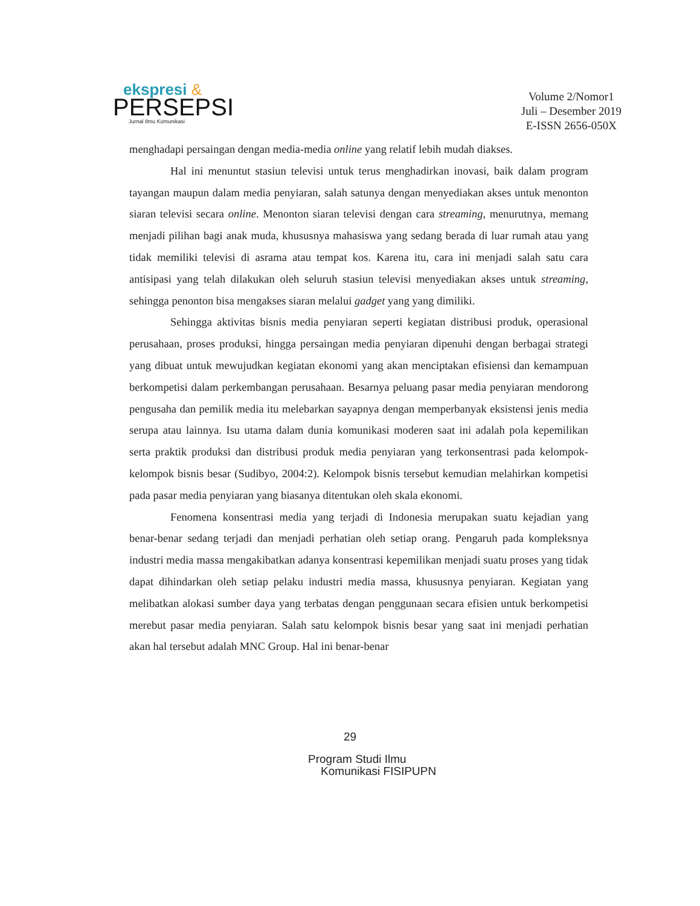ekspresi &
PERSEPSI
Jurnal Ilmu Komunikasi
Volume 2/Nomor1
Juli – Desember 2019
E-ISSN 2656-050X
menghadapi persaingan dengan media-media online yang relatif lebih mudah diakses.
Hal ini menuntut stasiun televisi untuk terus menghadirkan inovasi, baik dalam program tayangan maupun dalam media penyiaran, salah satunya dengan menyediakan akses untuk menonton siaran televisi secara online. Menonton siaran televisi dengan cara streaming, menurutnya, memang menjadi pilihan bagi anak muda, khususnya mahasiswa yang sedang berada di luar rumah atau yang tidak memiliki televisi di asrama atau tempat kos. Karena itu, cara ini menjadi salah satu cara antisipasi yang telah dilakukan oleh seluruh stasiun televisi menyediakan akses untuk streaming, sehingga penonton bisa mengakses siaran melalui gadget yang yang dimiliki.
Sehingga aktivitas bisnis media penyiaran seperti kegiatan distribusi produk, operasional perusahaan, proses produksi, hingga persaingan media penyiaran dipenuhi dengan berbagai strategi yang dibuat untuk mewujudkan kegiatan ekonomi yang akan menciptakan efisiensi dan kemampuan berkompetisi dalam perkembangan perusahaan. Besarnya peluang pasar media penyiaran mendorong pengusaha dan pemilik media itu melebarkan sayapnya dengan memperbanyak eksistensi jenis media serupa atau lainnya. Isu utama dalam dunia komunikasi moderen saat ini adalah pola kepemilikan serta praktik produksi dan distribusi produk media penyiaran yang terkonsentrasi pada kelompok-kelompok bisnis besar (Sudibyo, 2004:2). Kelompok bisnis tersebut kemudian melahirkan kompetisi pada pasar media penyiaran yang biasanya ditentukan oleh skala ekonomi.
Fenomena konsentrasi media yang terjadi di Indonesia merupakan suatu kejadian yang benar-benar sedang terjadi dan menjadi perhatian oleh setiap orang. Pengaruh pada kompleksnya industri media massa mengakibatkan adanya konsentrasi kepemilikan menjadi suatu proses yang tidak dapat dihindarkan oleh setiap pelaku industri media massa, khususnya penyiaran. Kegiatan yang melibatkan alokasi sumber daya yang terbatas dengan penggunaan secara efisien untuk berkompetisi merebut pasar media penyiaran. Salah satu kelompok bisnis besar yang saat ini menjadi perhatian akan hal tersebut adalah MNC Group. Hal ini benar-benar
29
Program Studi Ilmu
Komunikasi FISIPUPN